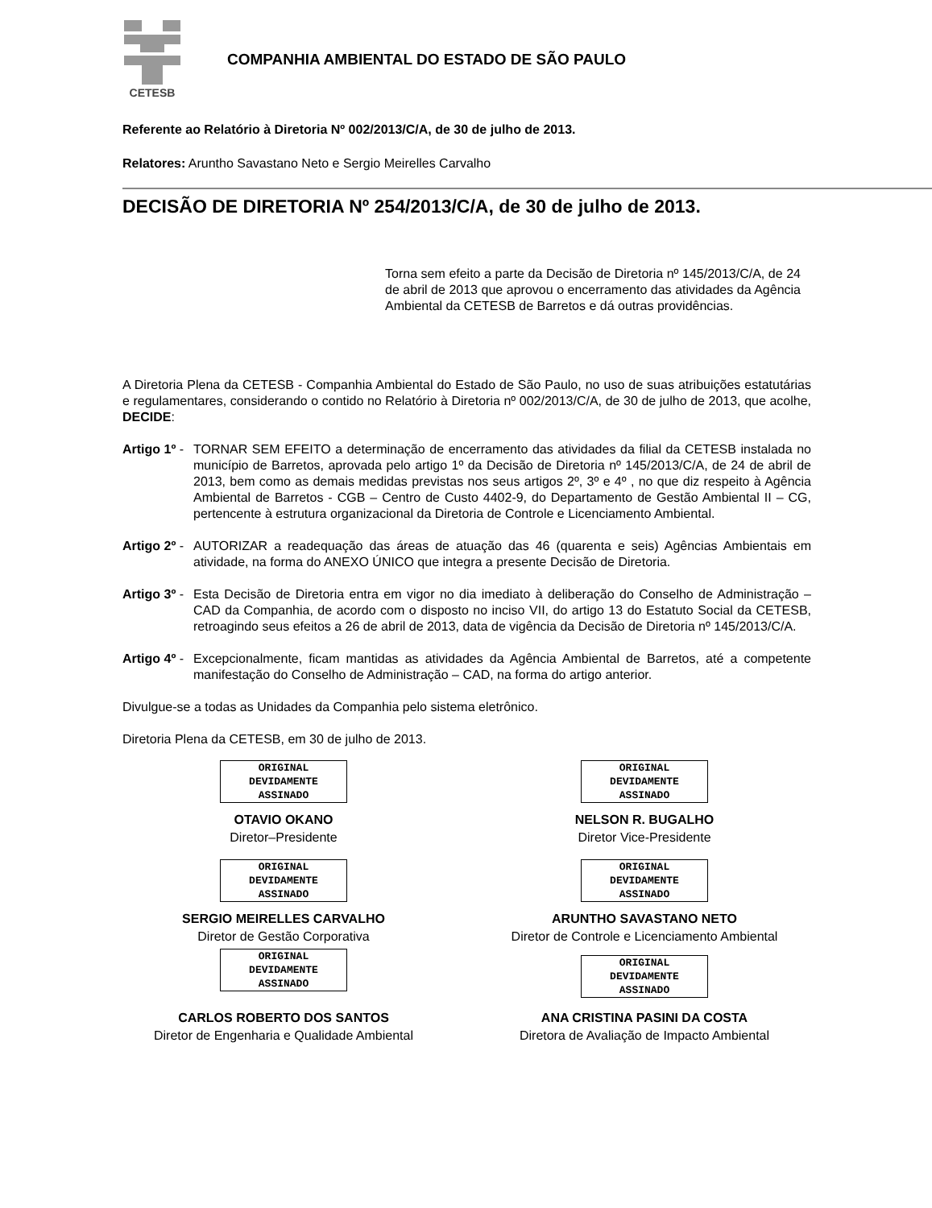CETESB
COMPANHIA AMBIENTAL DO ESTADO DE SÃO PAULO
Referente ao Relatório à Diretoria Nº 002/2013/C/A, de 30 de julho de 2013.
Relatores: Aruntho Savastano Neto e Sergio Meirelles Carvalho
DECISÃO DE DIRETORIA Nº 254/2013/C/A, de 30 de julho de 2013.
Torna sem efeito a parte da Decisão de Diretoria nº 145/2013/C/A, de 24 de abril de 2013 que aprovou o encerramento das atividades da Agência Ambiental da CETESB de Barretos e dá outras providências.
A Diretoria Plena da CETESB - Companhia Ambiental do Estado de São Paulo, no uso de suas atribuições estatutárias e regulamentares, considerando o contido no Relatório à Diretoria nº 002/2013/C/A, de 30 de julho de 2013, que acolhe, DECIDE:
Artigo 1º -
TORNAR SEM EFEITO a determinação de encerramento das atividades da filial da CETESB instalada no município de Barretos, aprovada pelo artigo 1º da Decisão de Diretoria nº 145/2013/C/A, de 24 de abril de 2013, bem como as demais medidas previstas nos seus artigos 2º, 3º e 4º , no que diz respeito à Agência Ambiental de Barretos - CGB – Centro de Custo 4402-9, do Departamento de Gestão Ambiental II – CG, pertencente à estrutura organizacional da Diretoria de Controle e Licenciamento Ambiental.
Artigo 2º -
AUTORIZAR a readequação das áreas de atuação das 46 (quarenta e seis) Agências Ambientais em atividade, na forma do ANEXO ÚNICO que integra a presente Decisão de Diretoria.
Artigo 3º -
Esta Decisão de Diretoria entra em vigor no dia imediato à deliberação do Conselho de Administração – CAD da Companhia, de acordo com o disposto no inciso VII, do artigo 13 do Estatuto Social da CETESB, retroagindo seus efeitos a 26 de abril de 2013, data de vigência da Decisão de Diretoria nº 145/2013/C/A.
Artigo 4º -
Excepcionalmente, ficam mantidas as atividades da Agência Ambiental de Barretos, até a competente manifestação do Conselho de Administração – CAD, na forma do artigo anterior.
Divulgue-se a todas as Unidades da Companhia pelo sistema eletrônico.
Diretoria Plena da CETESB, em 30 de julho de 2013.
ORIGINAL
DEVIDAMENTE
ASSINADO
OTAVIO OKANO
Diretor–Presidente
ORIGINAL
DEVIDAMENTE
ASSINADO
NELSON R. BUGALHO
Diretor Vice-Presidente
ORIGINAL
DEVIDAMENTE
ASSINADO
SERGIO MEIRELLES CARVALHO
Diretor de Gestão Corporativa
ORIGINAL
DEVIDAMENTE
ASSINADO
ARUNTHO SAVASTANO NETO
Diretor de Controle e Licenciamento Ambiental
ORIGINAL
DEVIDAMENTE
ASSINADO
CARLOS ROBERTO DOS SANTOS
Diretor de Engenharia e Qualidade Ambiental
ORIGINAL
DEVIDAMENTE
ASSINADO
ANA CRISTINA PASINI DA COSTA
Diretora de Avaliação de Impacto Ambiental